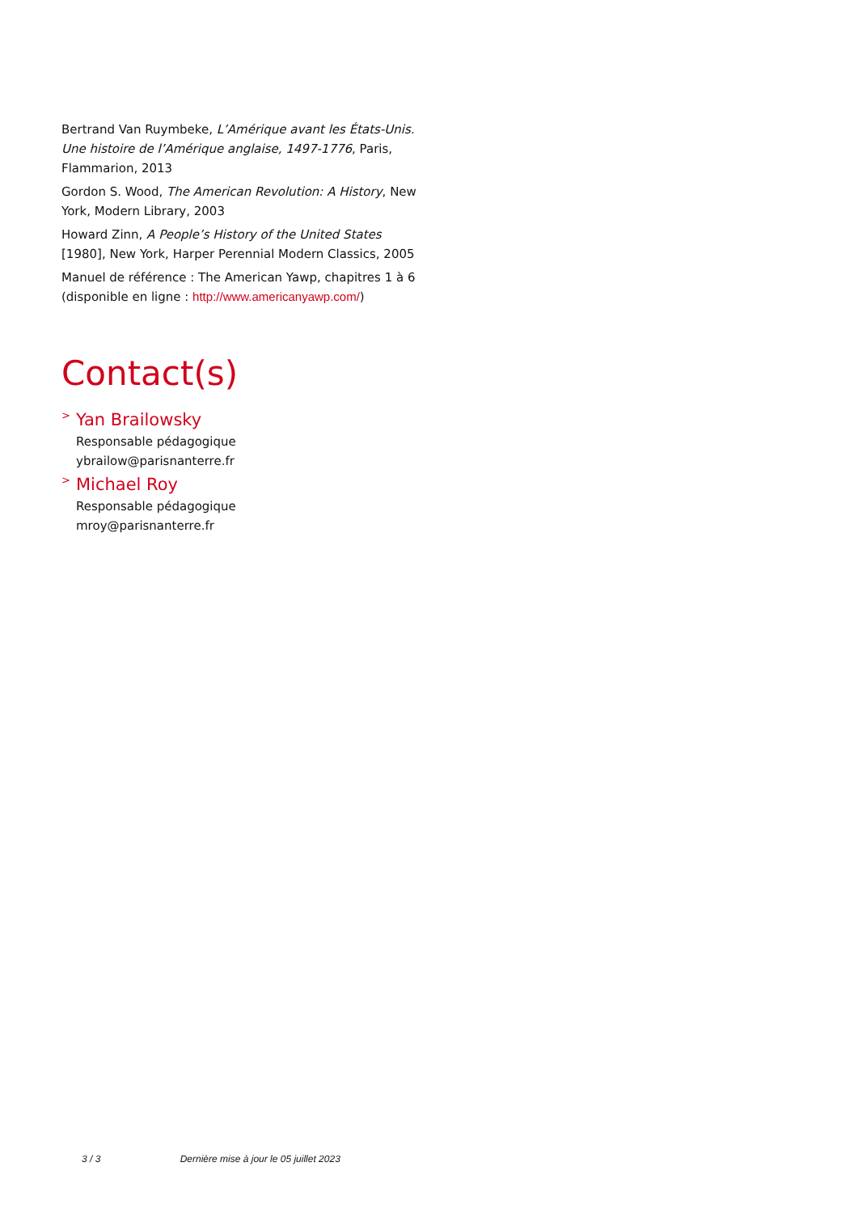Bertrand Van Ruymbeke, L’Amérique avant les États-Unis. Une histoire de l’Amérique anglaise, 1497-1776, Paris, Flammarion, 2013
Gordon S. Wood, The American Revolution: A History, New York, Modern Library, 2003
Howard Zinn, A People’s History of the United States [1980], New York, Harper Perennial Modern Classics, 2005
Manuel de référence : The American Yawp, chapitres 1 à 6 (disponible en ligne : http://www.americanyawp.com/)
Contact(s)
>
Yan Brailowsky
Responsable pédagogique
ybrailow@parisnanterre.fr
>
Michael Roy
Responsable pédagogique
mroy@parisnanterre.fr
3 / 3 Dernière mise à jour le 05 juillet 2023